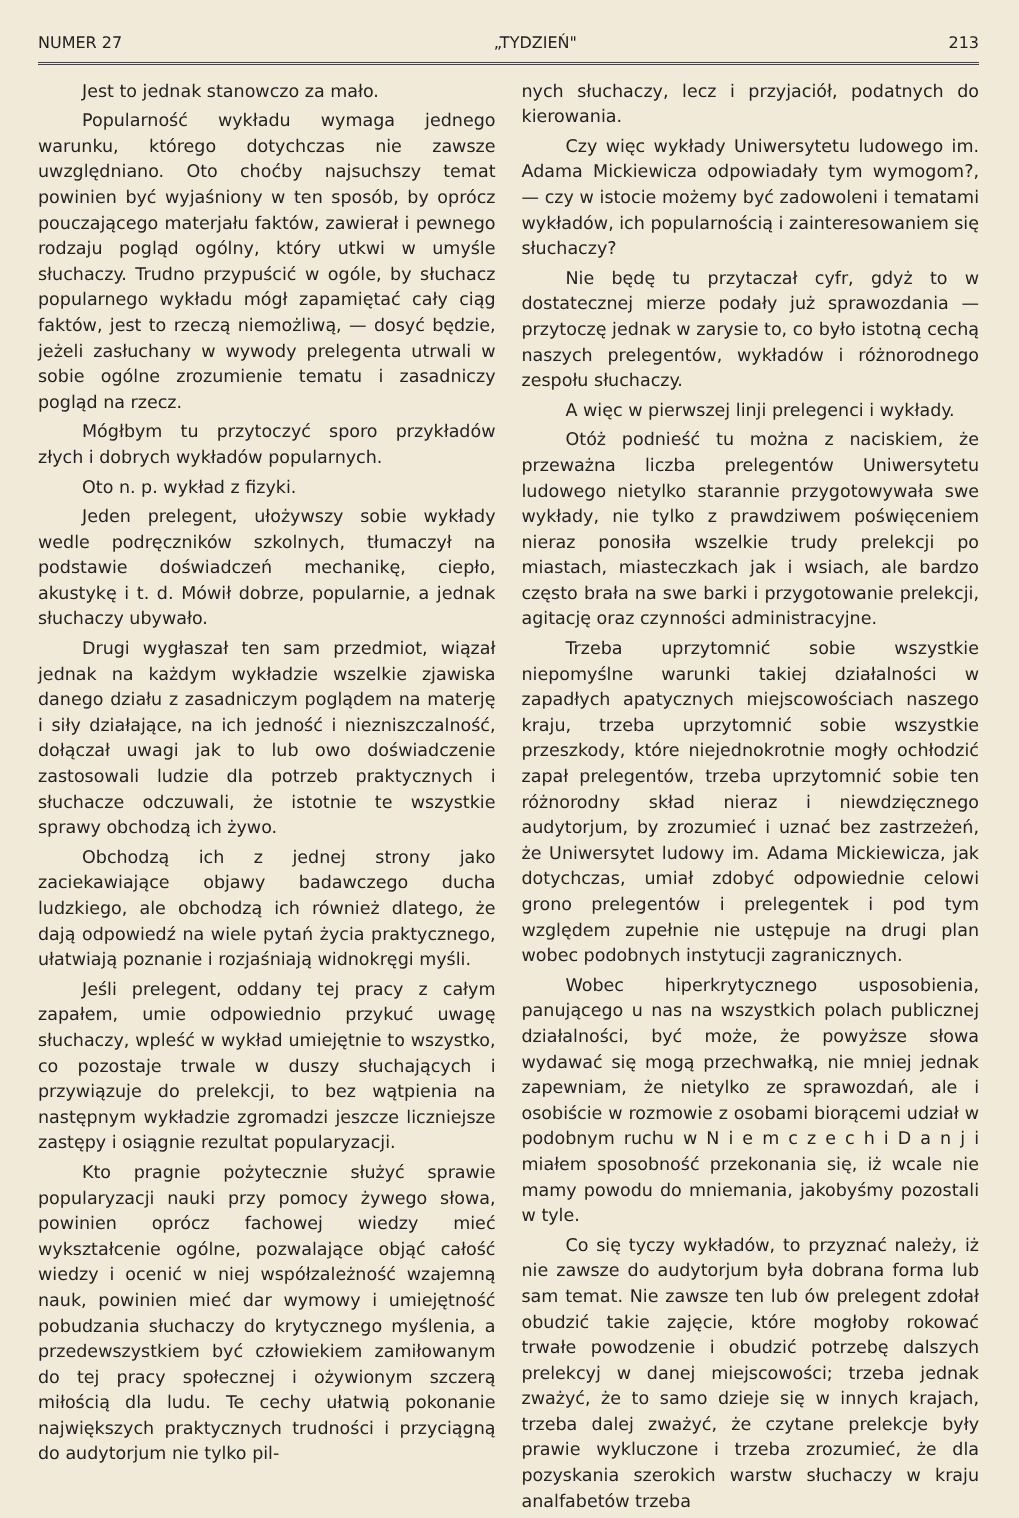NUMER 27 „TYDZIEŃ" 213
Jest to jednak stanowczo za mało.
Popularność wykładu wymaga jednego warunku, którego dotychczas nie zawsze uwzględniano. Oto choćby najsuchszy temat powinien być wyjaśniony w ten sposób, by oprócz pouczającego materjału faktów, zawierał i pewnego rodzaju pogląd ogólny, który utkwi w umyśle słuchaczy. Trudno przypuścić w ogóle, by słuchacz popularnego wykładu mógł zapamiętać cały ciąg faktów, jest to rzeczą niemożliwą, — dosyć będzie, jeżeli zasłuchany w wywody prelegenta utrwali w sobie ogólne zrozumienie tematu i zasadniczy pogląd na rzecz.
Mógłbym tu przytoczyć sporo przykładów złych i dobrych wykładów popularnych.
Oto n. p. wykład z fizyki.
Jeden prelegent, ułożywszy sobie wykłady wedle podręczników szkolnych, tłumaczył na podstawie doświadczeń mechanikę, ciepło, akustykę i t. d. Mówił dobrze, popularnie, a jednak słuchaczy ubywało.
Drugi wygłaszał ten sam przedmiot, wiązał jednak na każdym wykładzie wszelkie zjawiska danego działu z zasadniczym poglądem na materję i siły działające, na ich jedność i niezniszczalność, dołączał uwagi jak to lub owo doświadczenie zastosowali ludzie dla potrzeb praktycznych i słuchacze odczuwali, że istotnie te wszystkie sprawy obchodzą ich żywo.
Obchodzą ich z jednej strony jako zaciekawiające objawy badawczego ducha ludzkiego, ale obchodzą ich również dlatego, że dają odpowiedź na wiele pytań życia praktycznego, ułatwiają poznanie i rozjaśniają widnokręgi myśli.
Jeśli prelegent, oddany tej pracy z całym zapałem, umie odpowiednio przykuć uwagę słuchaczy, wpleść w wykład umiejętnie to wszystko, co pozostaje trwale w duszy słuchających i przywiązuje do prelekcji, to bez wątpienia na następnym wykładzie zgromadzi jeszcze liczniejsze zastępy i osiągnie rezultat popularyzacji.
Kto pragnie pożytecznie służyć sprawie popularyzacji nauki przy pomocy żywego słowa, powinien oprócz fachowej wiedzy mieć wykształcenie ogólne, pozwalające objąć całość wiedzy i ocenić w niej współzależność wzajemną nauk, powinien mieć dar wymowy i umiejętność pobudzania słuchaczy do krytycznego myślenia, a przedewszystkiem być człowiekiem zamiłowanym do tej pracy społecznej i ożywionym szczerą miłością dla ludu. Te cechy ułatwią pokonanie największych praktycznych trudności i przyciągną do audytorjum nie tylko pil-
nych słuchaczy, lecz i przyjaciół, podatnych do kierowania.
Czy więc wykłady Uniwersytetu ludowego im. Adama Mickiewicza odpowiadały tym wymogom?, — czy w istocie możemy być zadowoleni i tematami wykładów, ich popularnością i zainteresowaniem się słuchaczy?
Nie będę tu przytaczał cyfr, gdyż to w dostatecznej mierze podały już sprawozdania — przytoczę jednak w zarysie to, co było istotną cechą naszych prelegentów, wykładów i różnorodnego zespołu słuchaczy.
A więc w pierwszej linji prelegenci i wykłady.
Otóż podnieść tu można z naciskiem, że przeważna liczba prelegentów Uniwersytetu ludowego nietylko starannie przygotowywała swe wykłady, nie tylko z prawdziwem poświęceniem nieraz ponosiła wszelkie trudy prelekcji po miastach, miasteczkach jak i wsiach, ale bardzo często brała na swe barki i przygotowanie prelekcji, agitację oraz czynności administracyjne.
Trzeba uprzytomnić sobie wszystkie niepomyślne warunki takiej działalności w zapadłych apatycznych miejscowościach naszego kraju, trzeba uprzytomnić sobie wszystkie przeszkody, które niejednokrotnie mogły ochłodzić zapał prelegentów, trzeba uprzytomnić sobie ten różnorodny skład nieraz i niewdzięcznego audytorjum, by zrozumieć i uznać bez zastrzeżeń, że Uniwersytet ludowy im. Adama Mickiewicza, jak dotychczas, umiał zdobyć odpowiednie celowi grono prelegentów i prelegentek i pod tym względem zupełnie nie ustępuje na drugi plan wobec podobnych instytucji zagranicznych.
Wobec hiperkrytycznego usposobienia, panującego u nas na wszystkich polach publicznej działalności, być może, że powyższe słowa wydawać się mogą przechwałką, nie mniej jednak zapewniam, że nietylko ze sprawozdań, ale i osobiście w rozmowie z osobami biorącemi udział w podobnym ruchu w N i e m c z e c h i D a n j i miałem sposobność przekonania się, iż wcale nie mamy powodu do mniemania, jakobyśmy pozostali w tyle.
Co się tyczy wykładów, to przyznać należy, iż nie zawsze do audytorjum była dobrana forma lub sam temat. Nie zawsze ten lub ów prelegent zdołał obudzić takie zajęcie, które mogłoby rokować trwałe powodzenie i obudzić potrzebę dalszych prelekcyj w danej miejscowości; trzeba jednak zważyć, że to samo dzieje się w innych krajach, trzeba dalej zważyć, że czytane prelekcje były prawie wykluczone i trzeba zrozumieć, że dla pozyskania szerokich warstw słuchaczy w kraju analfabetów trzeba